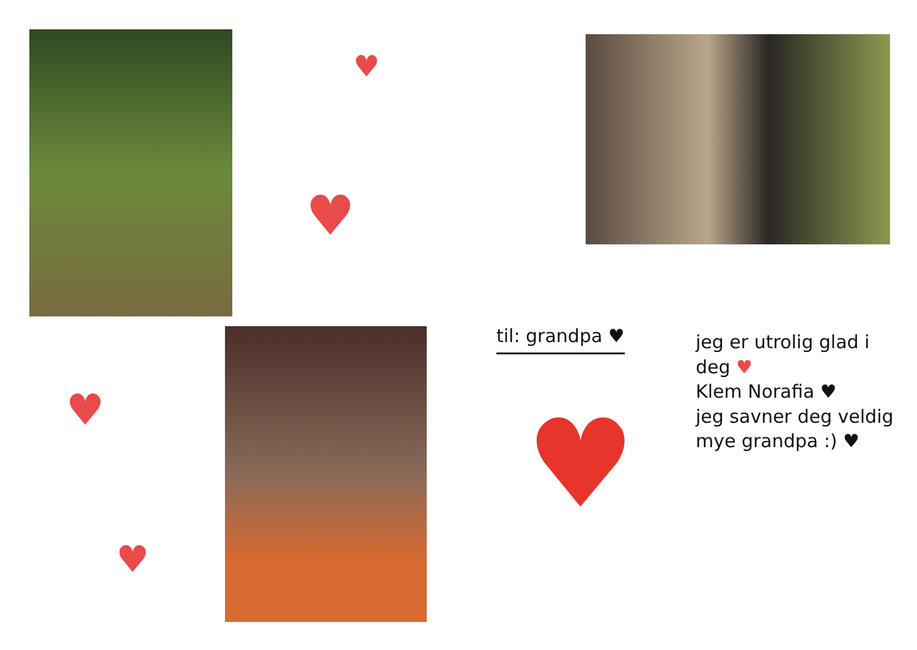♥
♥
♥
♥
til: grandpa ♥
jeg er utrolig glad i deg ♥
Klem Norafia ♥
jeg savner deg veldig mye grandpa :) ♥
♥